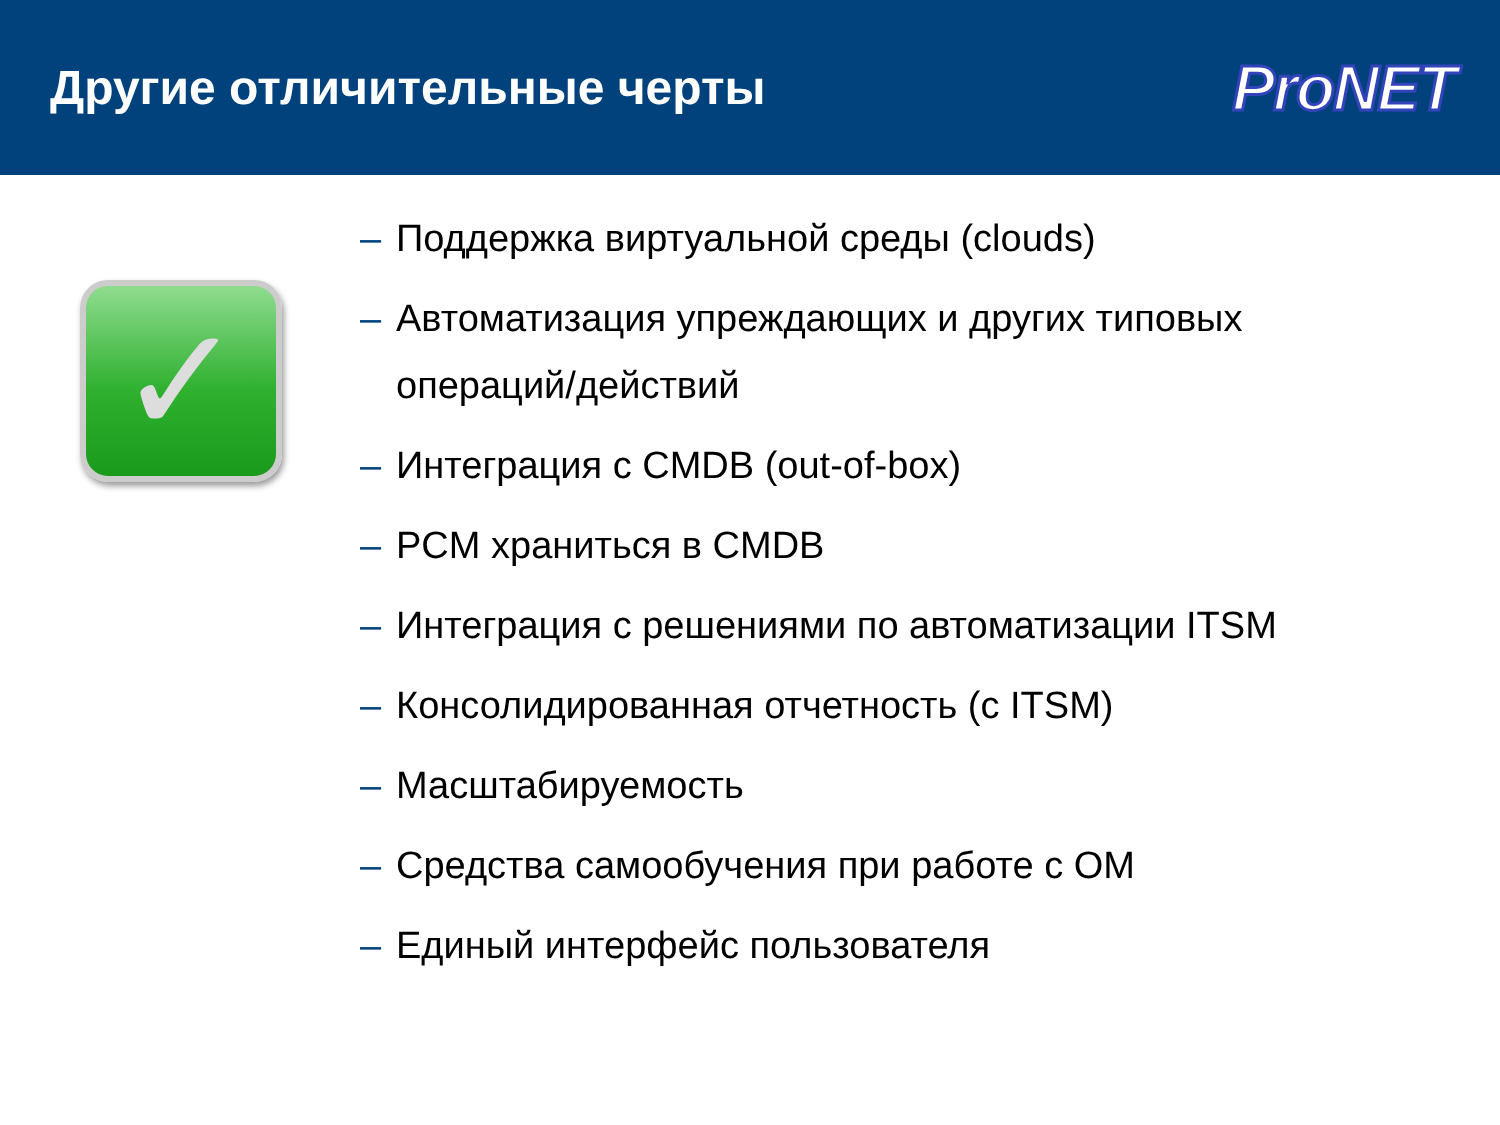Другие отличительные черты
ProNET
✓
– Поддержка виртуальной среды (clouds)
– Автоматизация упреждающих и других типовых
операций/действий
– Интеграция с CMDB (out-of-box)
– PCM храниться в CMDB
– Интеграция с решениями по автоматизации ITSM
– Консолидированная отчетность (с ITSM)
– Масштабируемость
– Средства самообучения при работе с OM
– Единый интерфейс пользователя